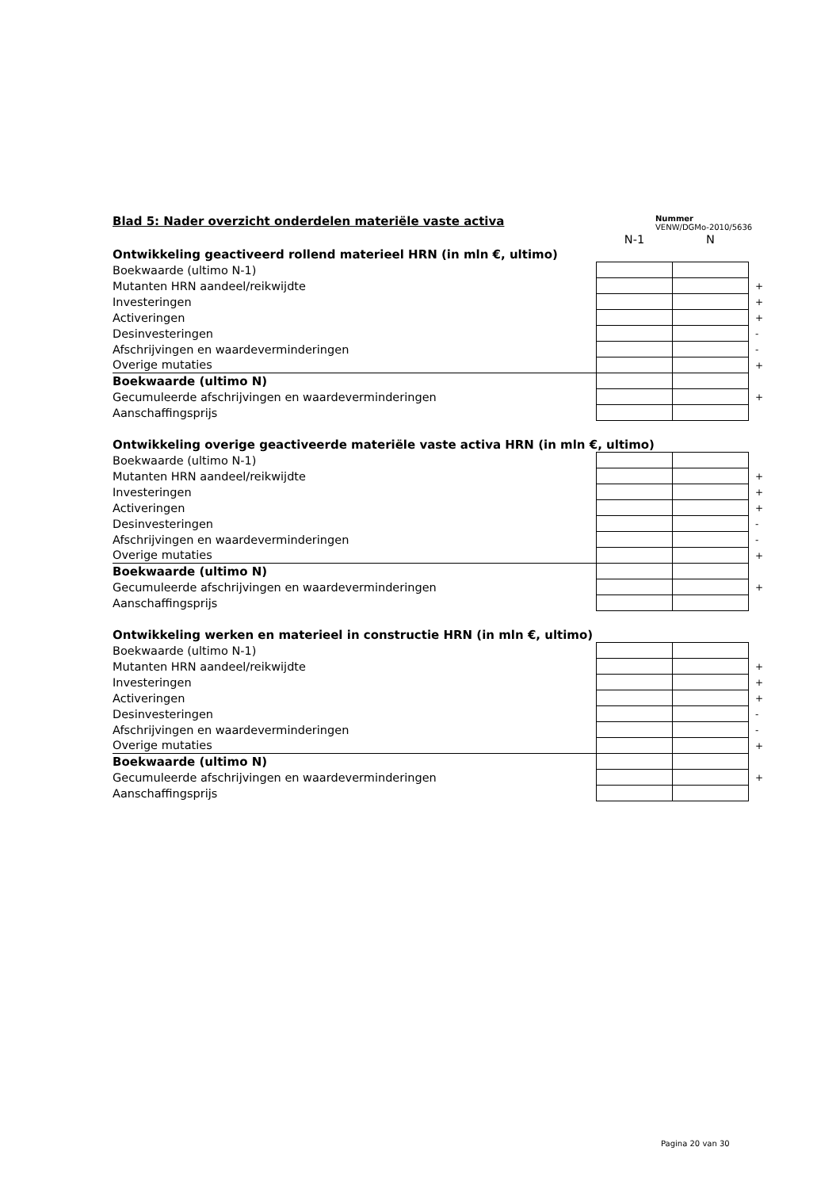Blad 5: Nader overzicht onderdelen materiële vaste activa
Nummer
VENW/DGMo-2010/5636
| | N-1 | N | |
| Ontwikkeling geactiveerd rollend materieel HRN (in mln €, ultimo) | | | |
| Boekwaarde (ultimo N-1) | | | |
| Mutanten HRN aandeel/reikwijdte | | | + |
| Investeringen | | | + |
| Activeringen | | | + |
| Desinvesteringen | | | - |
| Afschrijvingen en waardeverminderingen | | | - |
| Overige mutaties | | | + |
| Boekwaarde (ultimo N) | | | |
| Gecumuleerde afschrijvingen en waardeverminderingen | | | + |
| Aanschaffingsprijs | | | |
| Ontwikkeling overige geactiveerde materiële vaste activa HRN (in mln €, ultimo) | | | |
| Boekwaarde (ultimo N-1) | | | |
| Mutanten HRN aandeel/reikwijdte | | | + |
| Investeringen | | | + |
| Activeringen | | | + |
| Desinvesteringen | | | - |
| Afschrijvingen en waardeverminderingen | | | - |
| Overige mutaties | | | + |
| Boekwaarde (ultimo N) | | | |
| Gecumuleerde afschrijvingen en waardeverminderingen | | | + |
| Aanschaffingsprijs | | | |
| Ontwikkeling werken en materieel in constructie HRN (in mln €, ultimo) | | | |
| Boekwaarde (ultimo N-1) | | | |
| Mutanten HRN aandeel/reikwijdte | | | + |
| Investeringen | | | + |
| Activeringen | | | + |
| Desinvesteringen | | | - |
| Afschrijvingen en waardeverminderingen | | | - |
| Overige mutaties | | | + |
| Boekwaarde (ultimo N) | | | |
| Gecumuleerde afschrijvingen en waardeverminderingen | | | + |
| Aanschaffingsprijs | | | |
Pagina 20 van 30